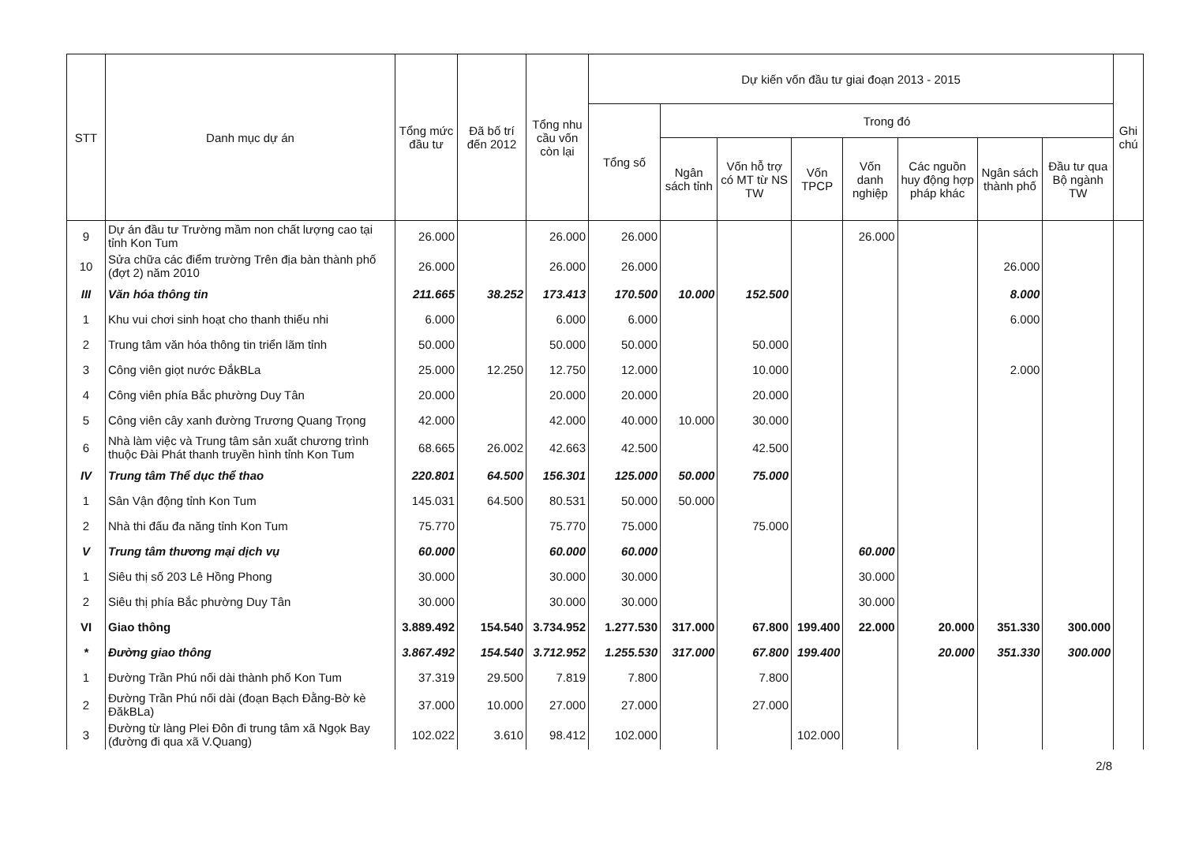| STT | Danh mục dự án | Tổng mức đầu tư | Đã bố trí đến 2012 | Tổng nhu cầu vốn còn lại | Dự kiến vốn đầu tư giai đoạn 2013 - 2015 | | | | | | | | Ghi chú |
| --- | --- | --- | --- | --- | --- | --- | --- | --- | --- | --- | --- | --- | --- |
| | | | | | Tổng số | Trong đó | | | | | | | |
| | | | | | | Ngân sách tỉnh | Vốn hỗ trợ có MT từ NS TW | Vốn TPCP | Vốn danh nghiệp | Các nguồn huy động hợp pháp khác | Ngân sách thành phố | Đầu tư qua Bộ ngành TW | |
| 9 | Dự án đầu tư Trường mầm non chất lượng cao tại tỉnh Kon Tum | 26.000 | | 26.000 | 26.000 | | | | 26.000 | | | | |
| 10 | Sửa chữa các điểm trường Trên địa bàn thành phố (đợt 2) năm 2010 | 26.000 | | 26.000 | 26.000 | | | | | | 26.000 | | |
| III | Văn hóa thông tin | 211.665 | 38.252 | 173.413 | 170.500 | 10.000 | 152.500 | | | | 8.000 | | |
| 1 | Khu vui chơi sinh hoạt cho thanh thiếu nhi | 6.000 | | 6.000 | 6.000 | | | | | | 6.000 | | |
| 2 | Trung tâm văn hóa thông tin triển lãm tỉnh | 50.000 | | 50.000 | 50.000 | | 50.000 | | | | | | |
| 3 | Công viên giọt nước ĐắkBLa | 25.000 | 12.250 | 12.750 | 12.000 | | 10.000 | | | | 2.000 | | |
| 4 | Công viên phía Bắc phường Duy Tân | 20.000 | | 20.000 | 20.000 | | 20.000 | | | | | | |
| 5 | Công viên cây xanh đường Trương Quang Trọng | 42.000 | | 42.000 | 40.000 | 10.000 | 30.000 | | | | | | |
| 6 | Nhà làm việc và Trung tâm sản xuất chương trình thuộc Đài Phát thanh truyền hình tỉnh Kon Tum | 68.665 | 26.002 | 42.663 | 42.500 | | 42.500 | | | | | | |
| IV | Trung tâm Thể dục thể thao | 220.801 | 64.500 | 156.301 | 125.000 | 50.000 | 75.000 | | | | | | |
| 1 | Sân Vận động tỉnh Kon Tum | 145.031 | 64.500 | 80.531 | 50.000 | 50.000 | | | | | | | |
| 2 | Nhà thi đấu đa năng tỉnh Kon Tum | 75.770 | | 75.770 | 75.000 | | 75.000 | | | | | | |
| V | Trung tâm thương mại dịch vụ | 60.000 | | 60.000 | 60.000 | | | | 60.000 | | | | |
| 1 | Siêu thị số 203 Lê Hồng Phong | 30.000 | | 30.000 | 30.000 | | | | 30.000 | | | | |
| 2 | Siêu thị phía Bắc phường Duy Tân | 30.000 | | 30.000 | 30.000 | | | | 30.000 | | | | |
| VI | Giao thông | 3.889.492 | 154.540 | 3.734.952 | 1.277.530 | 317.000 | 67.800 | 199.400 | 22.000 | 20.000 | 351.330 | 300.000 | |
| * | Đường giao thông | 3.867.492 | 154.540 | 3.712.952 | 1.255.530 | 317.000 | 67.800 | 199.400 | | 20.000 | 351.330 | 300.000 | |
| 1 | Đường Trần Phú nối dài thành phố Kon Tum | 37.319 | 29.500 | 7.819 | 7.800 | | 7.800 | | | | | | |
| 2 | Đường Trần Phú nối dài (đoạn Bạch Đằng-Bờ kè ĐăkBLa) | 37.000 | 10.000 | 27.000 | 27.000 | | 27.000 | | | | | | |
| 3 | Đường từ làng Plei Đôn đi trung tâm xã Ngọk Bay (đường đi qua xã V.Quang) | 102.022 | 3.610 | 98.412 | 102.000 | | | 102.000 | | | | | |
2/8